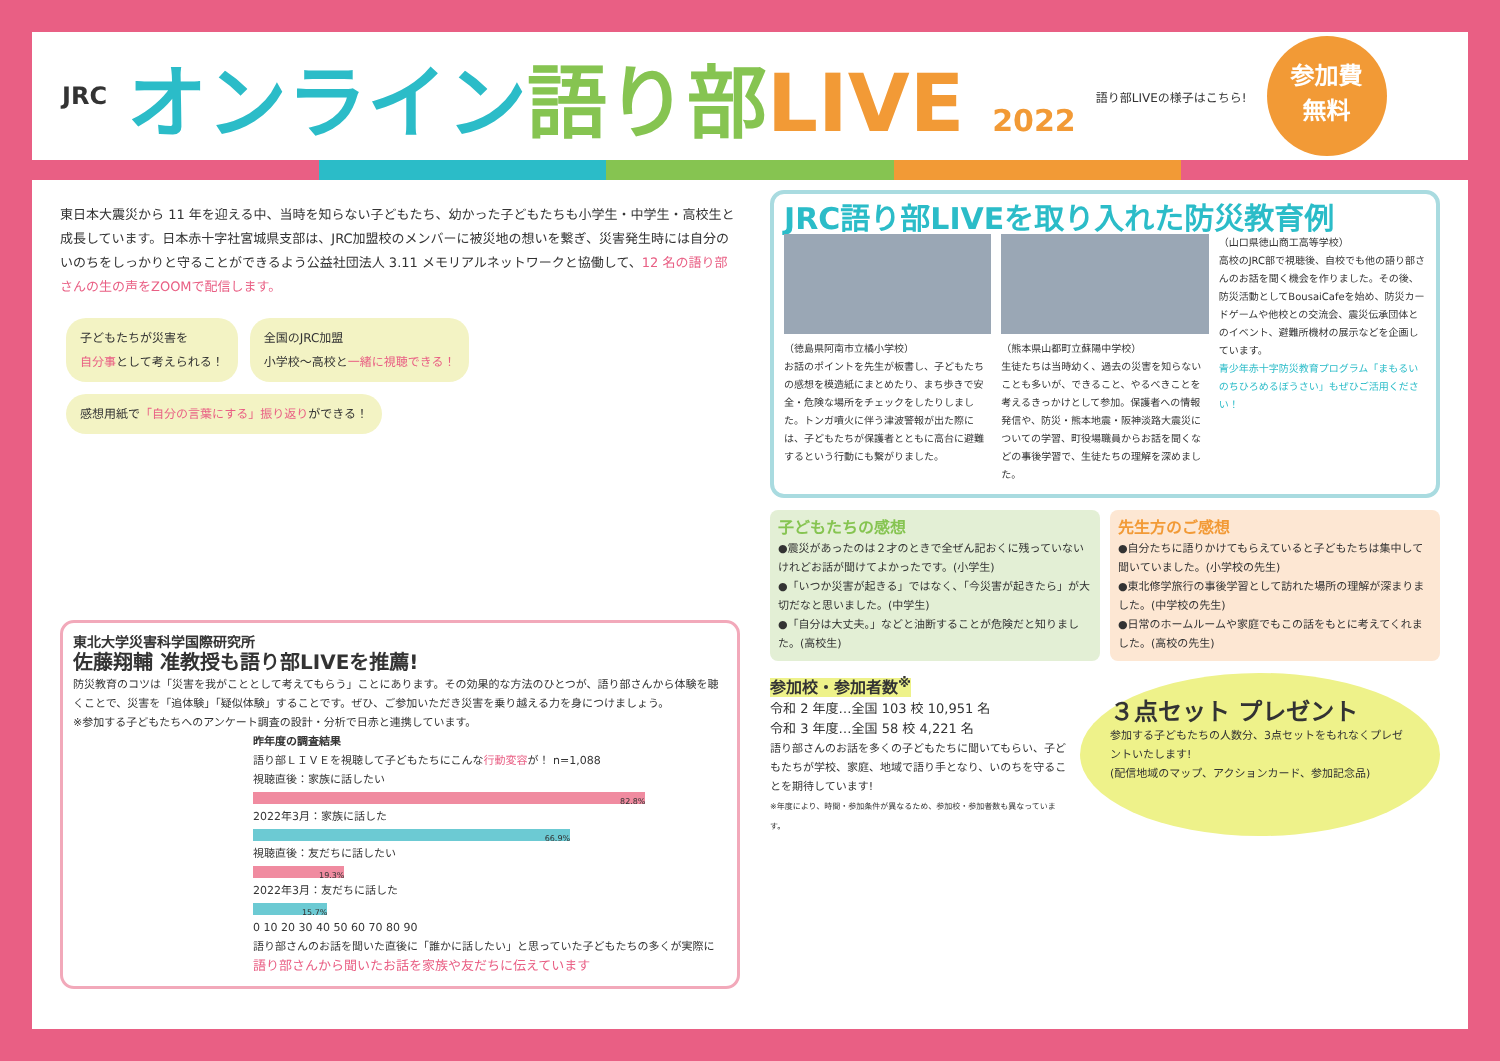JRC
オンライン語り部 LIVE 2022
語り部LIVEの様子はこちら!
参加費
無料
東日本大震災から 11 年を迎える中、当時を知らない子どもたち、幼かった子どもたちも小学生・中学生・高校生と成長しています。日本赤十字社宮城県支部は、JRC加盟校のメンバーに被災地の想いを繋ぎ、災害発生時には自分のいのちをしっかりと守ることができるよう公益社団法人 3.11 メモリアルネットワークと協働して、12 名の語り部さんの生の声をZOOMで配信します。
子どもたちが災害を
自分事として考えられる！ 全国のJRC加盟
小学校〜高校と一緒に視聴できる！ 感想用紙で「自分の言葉にする」振り返りができる！
東北大学災害科学国際研究所
佐藤翔輔 准教授も語り部LIVEを推薦!
防災教育のコツは「災害を我がこととして考えてもらう」ことにあります。その効果的な方法のひとつが、語り部さんから体験を聴くことで、災害を「追体験」「疑似体験」することです。ぜひ、ご参加いただき災害を乗り越える力を身につけましょう。
※参加する子どもたちへのアンケート調査の設計・分析で日赤と連携しています。
昨年度の調査結果
語り部ＬＩＶＥを視聴して子どもたちにこんな行動変容が！ n=1,088
視聴直後：家族に話したい
82.8%
2022年3月：家族に話した
66.9%
視聴直後：友だちに話したい
19.3%
2022年3月：友だちに話した
15.7%
0 10 20 30 40 50 60 70 80 90
語り部さんのお話を聞いた直後に「誰かに話したい」と思っていた子どもたちの多くが実際に
語り部さんから聞いたお話を家族や友だちに伝えています
JRC語り部LIVEを取り入れた防災教育例
（徳島県阿南市立橘小学校）
お話のポイントを先生が板書し、子どもたちの感想を模造紙にまとめたり、まち歩きで安全・危険な場所をチェックをしたりしました。トンガ噴火に伴う津波警報が出た際には、子どもたちが保護者とともに高台に避難するという行動にも繋がりました。
（熊本県山都町立蘇陽中学校）
生徒たちは当時幼く、過去の災害を知らないことも多いが、できること、やるべきことを考えるきっかけとして参加。保護者への情報発信や、防災・熊本地震・阪神淡路大震災についての学習、町役場職員からお話を聞くなどの事後学習で、生徒たちの理解を深めました。
（山口県徳山商工高等学校）
高校のJRC部で視聴後、自校でも他の語り部さんのお話を聞く機会を作りました。その後、防災活動としてBousaiCafeを始め、防災カードゲームや他校との交流会、震災伝承団体とのイベント、避難所機材の展示などを企画しています。
青少年赤十字防災教育プログラム「まもるいのちひろめるぼうさい」もぜひご活用ください！
子どもたちの感想
●震災があったのは２才のときで全ぜん記おくに残っていないけれどお話が聞けてよかったです。(小学生)
●「いつか災害が起きる」ではなく、「今災害が起きたら」が大切だなと思いました。(中学生)
●「自分は大丈夫。」などと油断することが危険だと知りました。(高校生)
先生方のご感想
●自分たちに語りかけてもらえていると子どもたちは集中して聞いていました。(小学校の先生)
●東北修学旅行の事後学習として訪れた場所の理解が深まりました。(中学校の先生)
●日常のホームルームや家庭でもこの話をもとに考えてくれました。(高校の先生)
参加校・参加者数<sup>※</sup>
令和 2 年度…全国 103 校 10,951 名
令和 3 年度…全国 58 校 4,221 名
語り部さんのお話を多くの子どもたちに聞いてもらい、子どもたちが学校、家庭、地域で語り手となり、いのちを守ることを期待しています!
※年度により、時間・参加条件が異なるため、参加校・参加者数も異なっています。
３点セット プレゼント
参加する子どもたちの人数分、3点セットをもれなくプレゼントいたします!
(配信地域のマップ、アクションカード、参加記念品)